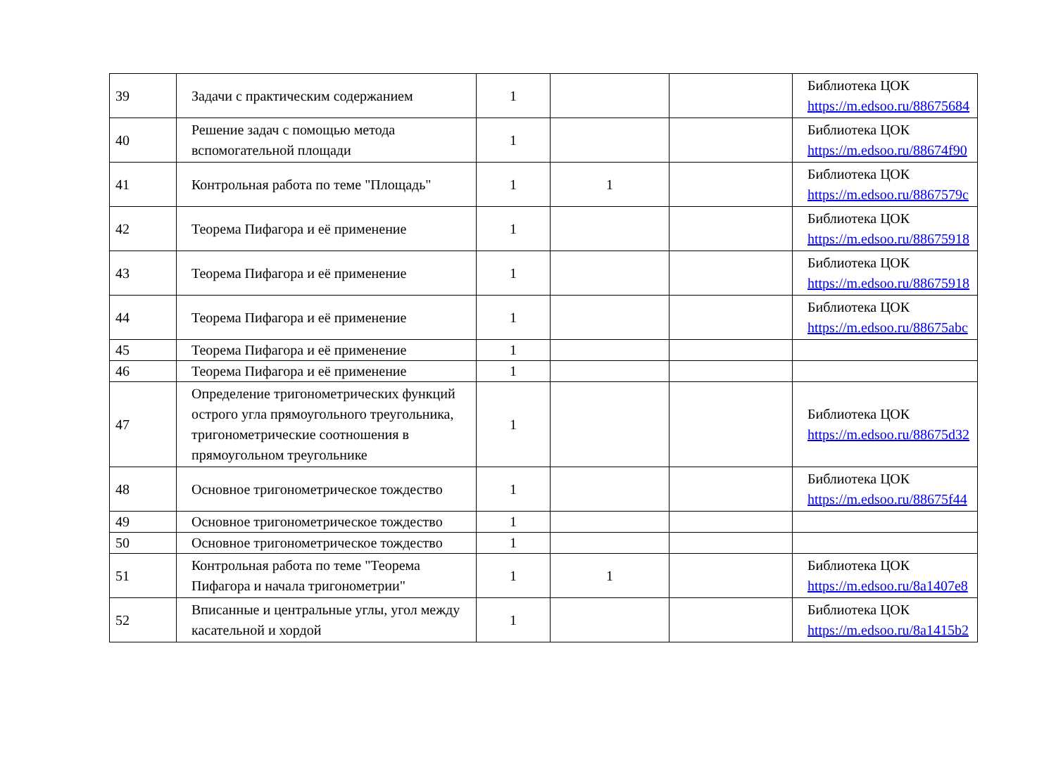| 39 | Задачи с практическим содержанием | 1 | | | Библиотека ЦОК https://m.edsoo.ru/88675684 |
| 40 | Решение задач с помощью метода вспомогательной площади | 1 | | | Библиотека ЦОК https://m.edsoo.ru/88674f90 |
| 41 | Контрольная работа по теме "Площадь" | 1 | 1 | | Библиотека ЦОК https://m.edsoo.ru/8867579c |
| 42 | Теорема Пифагора и её применение | 1 | | | Библиотека ЦОК https://m.edsoo.ru/88675918 |
| 43 | Теорема Пифагора и её применение | 1 | | | Библиотека ЦОК https://m.edsoo.ru/88675918 |
| 44 | Теорема Пифагора и её применение | 1 | | | Библиотека ЦОК https://m.edsoo.ru/88675abc |
| 45 | Теорема Пифагора и её применение | 1 | | | |
| 46 | Теорема Пифагора и её применение | 1 | | | |
| 47 | Определение тригонометрических функций острого угла прямоугольного треугольника, тригонометрические соотношения в прямоугольном треугольнике | 1 | | | Библиотека ЦОК https://m.edsoo.ru/88675d32 |
| 48 | Основное тригонометрическое тождество | 1 | | | Библиотека ЦОК https://m.edsoo.ru/88675f44 |
| 49 | Основное тригонометрическое тождество | 1 | | | |
| 50 | Основное тригонометрическое тождество | 1 | | | |
| 51 | Контрольная работа по теме "Теорема Пифагора и начала тригонометрии" | 1 | 1 | | Библиотека ЦОК https://m.edsoo.ru/8a1407e8 |
| 52 | Вписанные и центральные углы, угол между касательной и хордой | 1 | | | Библиотека ЦОК https://m.edsoo.ru/8a1415b2 |